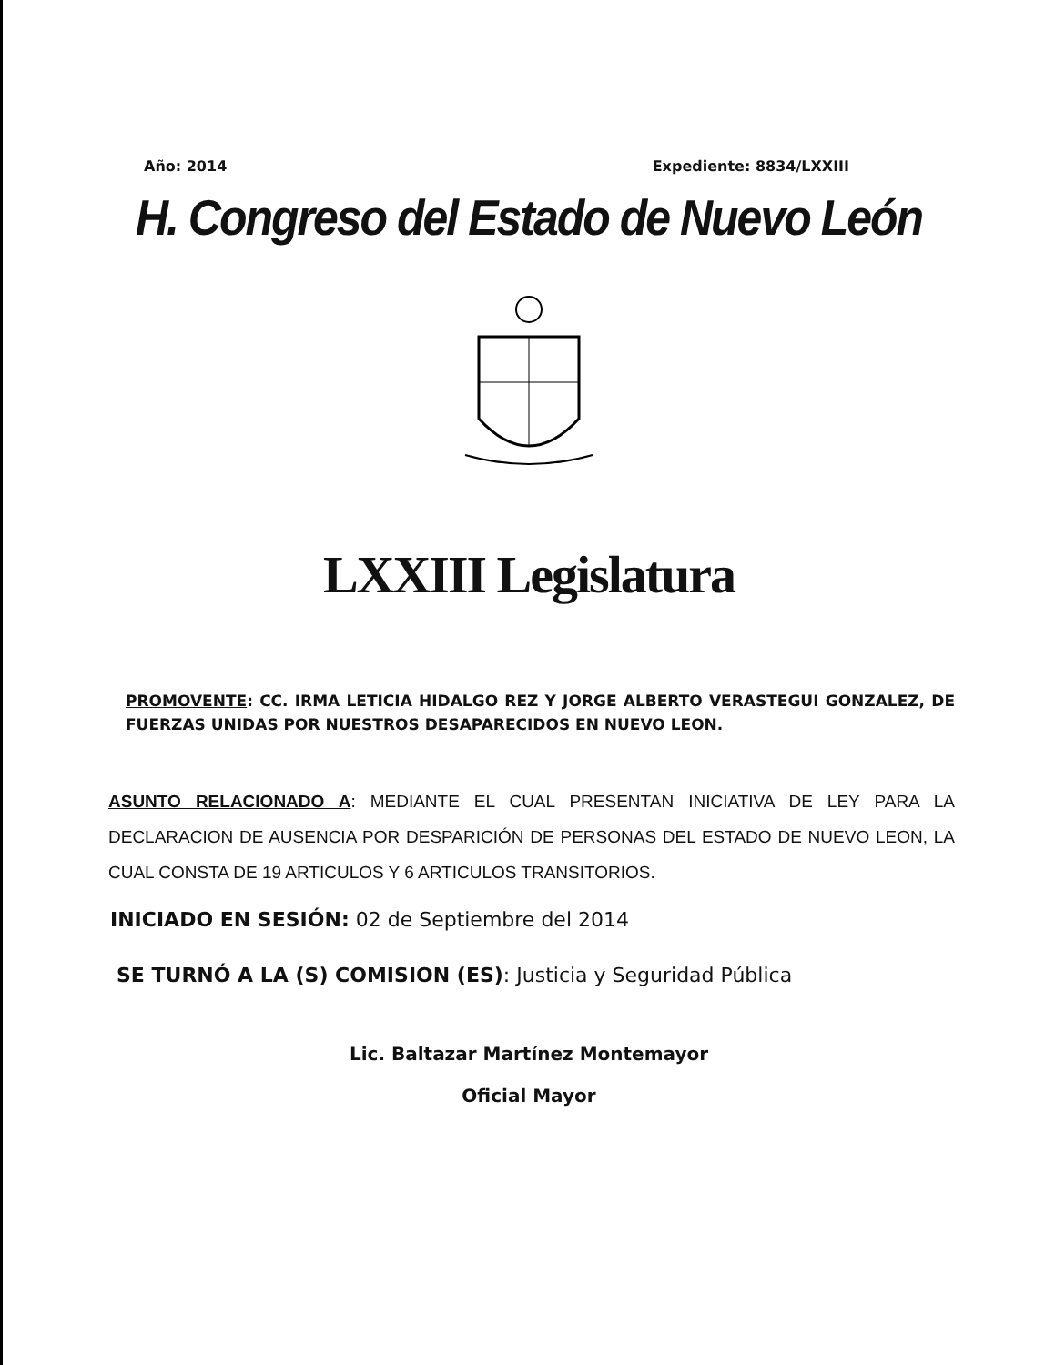Año: 2014 Expediente: 8834/LXXIII
H. Congreso del Estado de Nuevo León
LXXIII Legislatura
PROMOVENTE: CC. IRMA LETICIA HIDALGO REZ Y JORGE ALBERTO VERASTEGUI GONZALEZ, DE FUERZAS UNIDAS POR NUESTROS DESAPARECIDOS EN NUEVO LEON.
ASUNTO RELACIONADO A: MEDIANTE EL CUAL PRESENTAN INICIATIVA DE LEY PARA LA DECLARACION DE AUSENCIA POR DESPARICIÓN DE PERSONAS DEL ESTADO DE NUEVO LEON, LA CUAL CONSTA DE 19 ARTICULOS Y 6 ARTICULOS TRANSITORIOS.
INICIADO EN SESIÓN: 02 de Septiembre del 2014
SE TURNÓ A LA (S) COMISION (ES): Justicia y Seguridad Pública
Lic. Baltazar Martínez Montemayor
Oficial Mayor